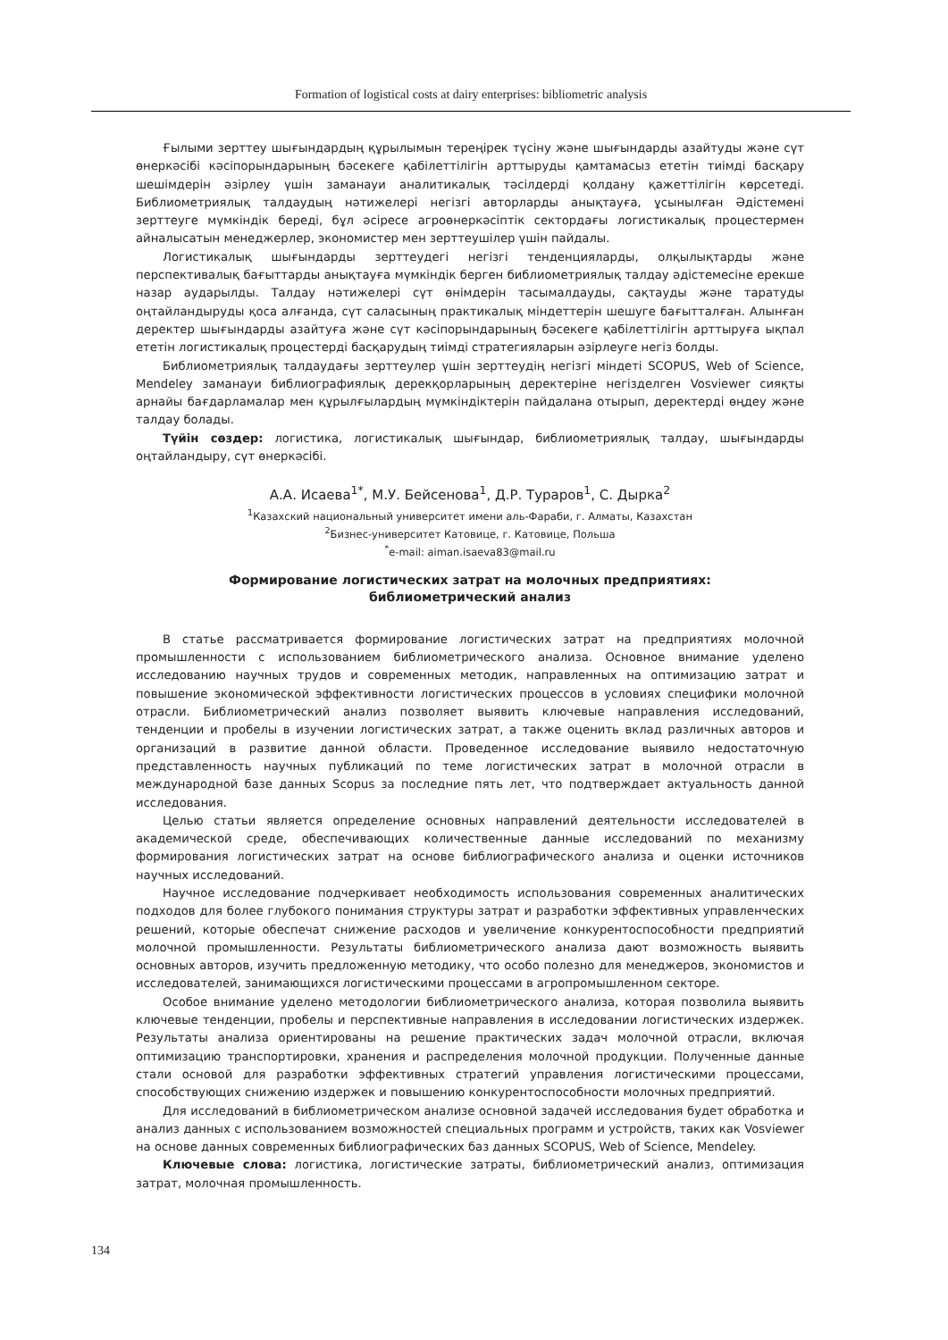Formation of logistical costs at dairy enterprises: bibliometric analysis
Ғылыми зерттеу шығындардың құрылымын тереңірек түсіну және шығындарды азайтуды және сүт өнеркәсібі кәсіпорындарының бәсекеге қабілеттілігін арттыруды қамтамасыз ететін тиімді басқару шешімдерін әзірлеу үшін заманауи аналитикалық тәсілдерді қолдану қажеттілігін көрсетеді. Библиометриялық талдаудың нәтижелері негізгі авторларды анықтауға, ұсынылған Әдістемені зерттеуге мүмкіндік береді, бұл әсіресе агроөнеркәсіптік сектордағы логистикалық процестермен айналысатын менеджерлер, экономистер мен зерттеушілер үшін пайдалы.
Логистикалық шығындарды зерттеудегі негізгі тенденцияларды, олқылықтарды және перспективалық бағыттарды анықтауға мүмкіндік берген библиометриялық талдау әдістемесіне ерекше назар аударылды. Талдау нәтижелері сүт өнімдерін тасымалдауды, сақтауды және таратуды оңтайландыруды қоса алғанда, сүт саласының практикалық міндеттерін шешуге бағытталған. Алынған деректер шығындарды азайтуға және сүт кәсіпорындарының бәсекеге қабілеттілігін арттыруға ықпал ететін логистикалық процестерді басқарудың тиімді стратегияларын әзірлеуге негіз болды.
Библиометриялық талдаудағы зерттеулер үшін зерттеудің негізгі міндеті SCOPUS, Web of Science, Mendeley заманауи библиографиялық дерекқорларының деректеріне негізделген Vosviewer сияқты арнайы бағдарламалар мен құрылғылардың мүмкіндіктерін пайдалана отырып, деректерді өңдеу және талдау болады.
Түйін сөздер: логистика, логистикалық шығындар, библиометриялық талдау, шығындарды оңтайландыру, сүт өнеркәсібі.
А.А. Исаева<sup>1*</sup>, М.У. Бейсенова<sup>1</sup>, Д.Р. Тураров<sup>1</sup>, С. Дырка<sup>2</sup>
<sup>1</sup> Казахский национальный университет имени аль-Фараби, г. Алматы, Казахстан
<sup>2</sup> Бизнес-университет Катовице, г. Катовице, Польша
<sup>*</sup> e-mail: aiman.isaeva83@mail.ru
Формирование логистических затрат на молочных предприятиях:
библиометрический анализ
В статье рассматривается формирование логистических затрат на предприятиях молочной промышленности с использованием библиометрического анализа. Основное внимание уделено исследованию научных трудов и современных методик, направленных на оптимизацию затрат и повышение экономической эффективности логистических процессов в условиях специфики молочной отрасли. Библиометрический анализ позволяет выявить ключевые направления исследований, тенденции и пробелы в изучении логистических затрат, а также оценить вклад различных авторов и организаций в развитие данной области. Проведенное исследование выявило недостаточную представленность научных публикаций по теме логистических затрат в молочной отрасли в международной базе данных Scopus за последние пять лет, что подтверждает актуальность данной исследования.
Целью статьи является определение основных направлений деятельности исследователей в академической среде, обеспечивающих количественные данные исследований по механизму формирования логистических затрат на основе библиографического анализа и оценки источников научных исследований.
Научное исследование подчеркивает необходимость использования современных аналитических подходов для более глубокого понимания структуры затрат и разработки эффективных управленческих решений, которые обеспечат снижение расходов и увеличение конкурентоспособности предприятий молочной промышленности. Результаты библиометрического анализа дают возможность выявить основных авторов, изучить предложенную методику, что особо полезно для менеджеров, экономистов и исследователей, занимающихся логистическими процессами в агропромышленном секторе.
Особое внимание уделено методологии библиометрического анализа, которая позволила выявить ключевые тенденции, пробелы и перспективные направления в исследовании логистических издержек. Результаты анализа ориентированы на решение практических задач молочной отрасли, включая оптимизацию транспортировки, хранения и распределения молочной продукции. Полученные данные стали основой для разработки эффективных стратегий управления логистическими процессами, способствующих снижению издержек и повышению конкурентоспособности молочных предприятий.
Для исследований в библиометрическом анализе основной задачей исследования будет обработка и анализ данных с использованием возможностей специальных программ и устройств, таких как Vosviewer на основе данных современных библиографических баз данных SCOPUS, Web of Science, Mendeley.
Ключевые слова: логистика, логистические затраты, библиометрический анализ, оптимизация затрат, молочная промышленность.
134